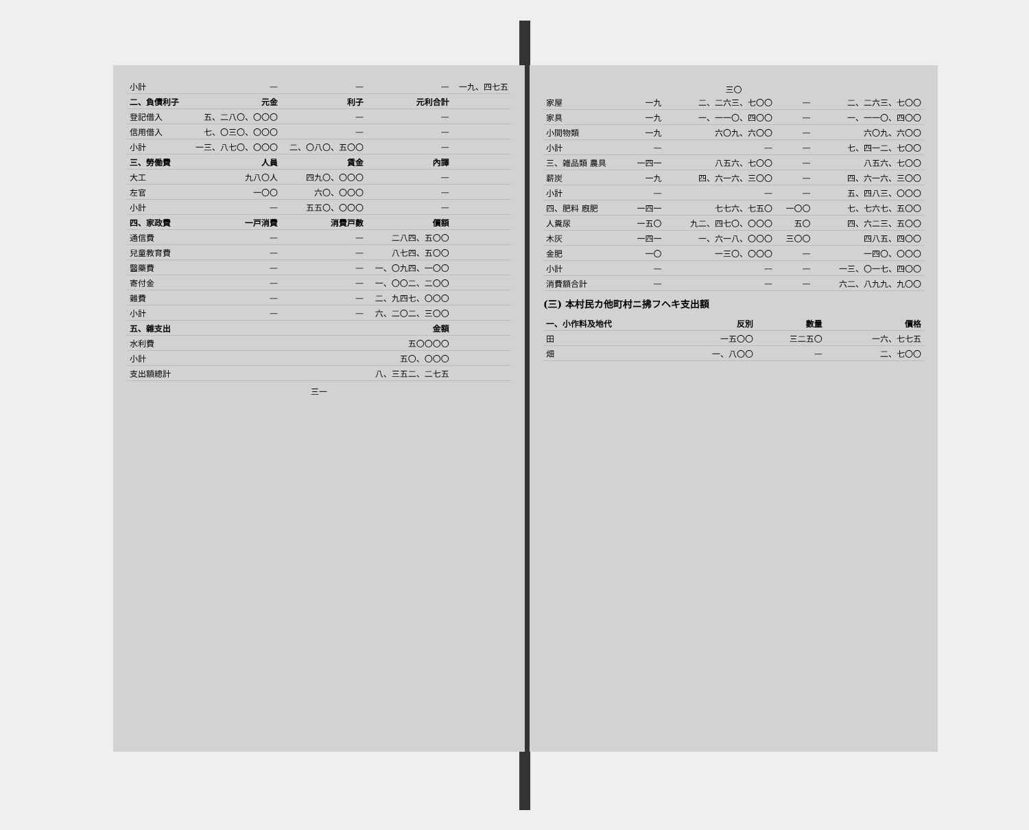三〇
| 家屋 | 一九 | 二、二六三、七〇〇 | — | 二、二六三、七〇〇 |
| 家具 | 一九 | 一、一一〇、四〇〇 | — | 一、一一〇、四〇〇 |
| 小間物類 | 一九 | 六〇九、六〇〇 | — | 六〇九、六〇〇 |
| 小計 | — | — | — | 七、四一二、七〇〇 |
| 三、雑品類 農具 | 一四一 | 八五六、七〇〇 | — | 八五六、七〇〇 |
| 薪炭 | 一九 | 四、六一六、三〇〇 | — | 四、六一六、三〇〇 |
| 小計 | — | — | — | 五、四八三、〇〇〇 |
| 四、肥料 廐肥 | 一四一 | 七七六、七五〇 | 一〇〇 | 七、七六七、五〇〇 |
| 人糞尿 | 一五〇 | 九二、四七〇、〇〇〇 | 五〇 | 四、六二三、五〇〇 |
| 木灰 | 一四一 | 一、六一八、〇〇〇 | 三〇〇 | 四八五、四〇〇 |
| 金肥 | 一〇 | 一三〇、〇〇〇 | — | 一四〇、〇〇〇 |
| 小計 | — | — | — | 一三、〇一七、四〇〇 |
| 消費額合計 | — | — | — | 六二、八九九、九〇〇 |
(三) 本村民カ他町村ニ拂フヘキ支出額
| 一、小作料及地代 | 反別 | 數量 | 價格 |
| --- | --- | --- | --- |
| 田 | 一五〇〇 | 三二五〇 | 一六、七七五 |
| 畑 | 一、八〇〇 | — | 二、七〇〇 |
| 小計 | — | — | — | 一九、四七五 |
| 二、負債利子 | 元金 | 利子 | 元利合計 | |
| 登記借入 | 五、二八〇、〇〇〇 | — | — | |
| 信用借入 | 七、〇三〇、〇〇〇 | — | — | |
| 小計 | 一三、八七〇、〇〇〇 | 二、〇八〇、五〇〇 | — | |
| 三、勞働費 | 人員 | 賃金 | 內譯 | |
| 大工 | 九八〇人 | 四九〇、〇〇〇 | — | |
| 左官 | 一〇〇 | 六〇、〇〇〇 | — | |
| 小計 | — | 五五〇、〇〇〇 | — | |
| 四、家政費 | 一戸消費 | 消費戸數 | 價額 | |
| 通信費 | — | — | 二八四、五〇〇 | |
| 兒童教育費 | — | — | 八七四、五〇〇 | |
| 醫藥費 | — | — | 一、〇九四、一〇〇 | |
| 寄付金 | — | — | 一、〇〇二、二〇〇 | |
| 雜費 | — | — | 二、九四七、〇〇〇 | |
| 小計 | — | — | 六、二〇二、三〇〇 | |
| 五、雜支出 | | | 金額 | |
| 水利費 | | | 五〇〇〇〇 | |
| 小計 | | | 五〇、〇〇〇 | |
| 支出額總計 | | | 八、三五二、二七五 | |
三一